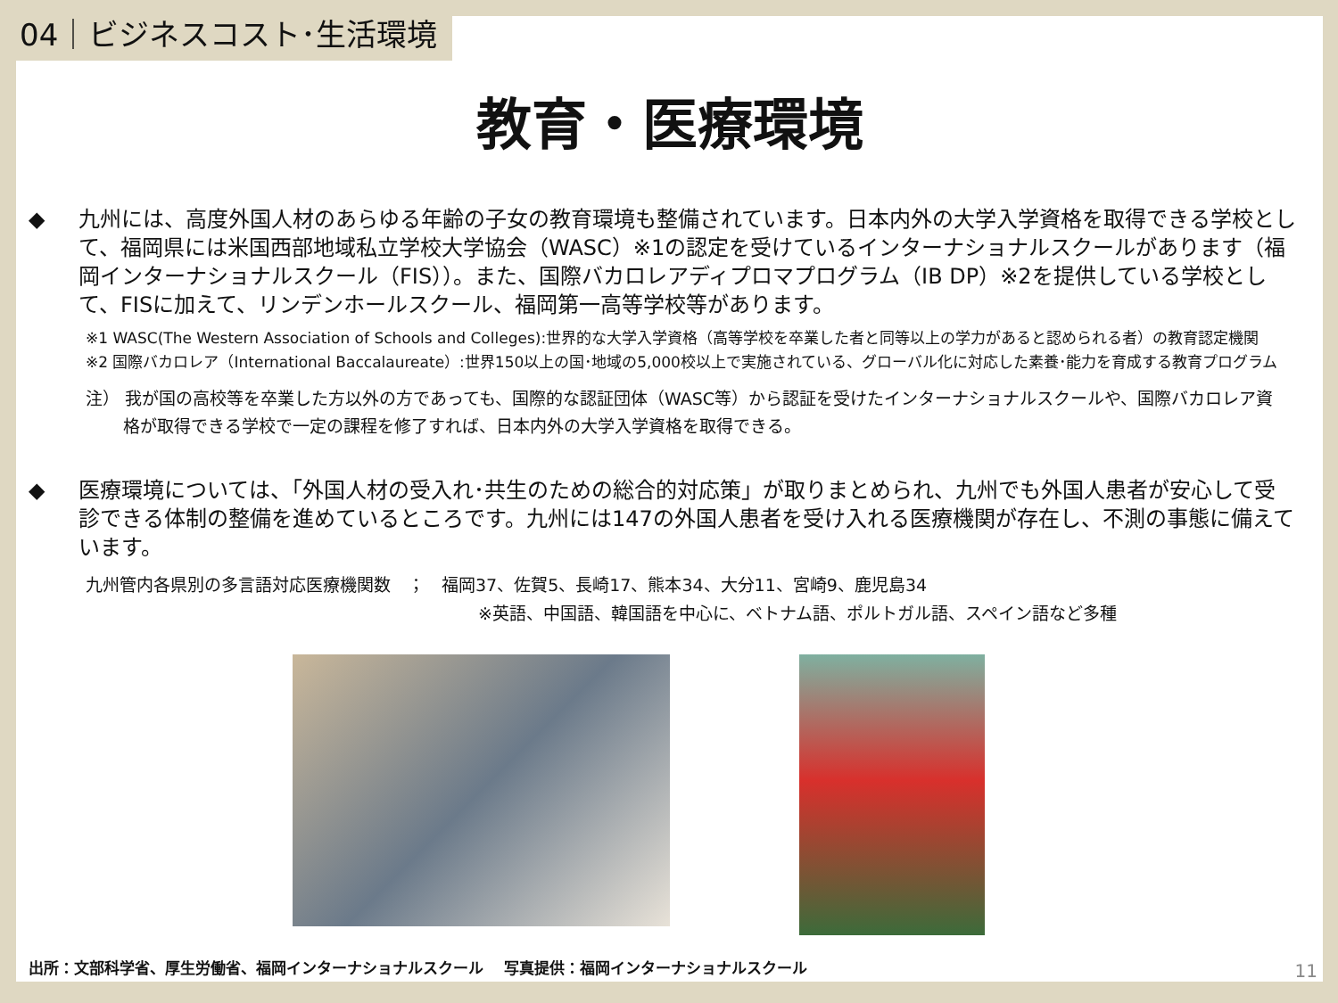04｜ビジネスコスト･生活環境
教育・医療環境
◆ 九州には、高度外国人材のあらゆる年齢の子女の教育環境も整備されています。日本内外の大学入学資格を取得できる学校として、福岡県には米国西部地域私立学校大学協会（WASC）※1の認定を受けているインターナショナルスクールがあります（福岡インターナショナルスクール（FIS））。また、国際バカロレアディプロマプログラム（IB DP）※2を提供している学校として、FISに加えて、リンデンホールスクール、福岡第一高等学校等があります。
※1 WASC(The Western Association of Schools and Colleges):世界的な大学入学資格（高等学校を卒業した者と同等以上の学力があると認められる者）の教育認定機関
※2 国際バカロレア（International Baccalaureate）:世界150以上の国･地域の5,000校以上で実施されている、グローバル化に対応した素養･能力を育成する教育プログラム
注） 我が国の高校等を卒業した方以外の方であっても、国際的な認証団体（WASC等）から認証を受けたインターナショナルスクールや、国際バカロレア資格が取得できる学校で一定の課程を修了すれば、日本内外の大学入学資格を取得できる。
◆ 医療環境については、「外国人材の受入れ･共生のための総合的対応策」が取りまとめられ、九州でも外国人患者が安心して受診できる体制の整備を進めているところです。九州には147の外国人患者を受け入れる医療機関が存在し、不測の事態に備えています。
九州管内各県別の多言語対応医療機関数　；　福岡37、佐賀5、長崎17、熊本34、大分11、宮崎9、鹿児島34
※英語、中国語、韓国語を中心に、ベトナム語、ポルトガル語、スペイン語など多種
出所：文部科学省、厚生労働省、福岡インターナショナルスクール　 写真提供：福岡インターナショナルスクール
11